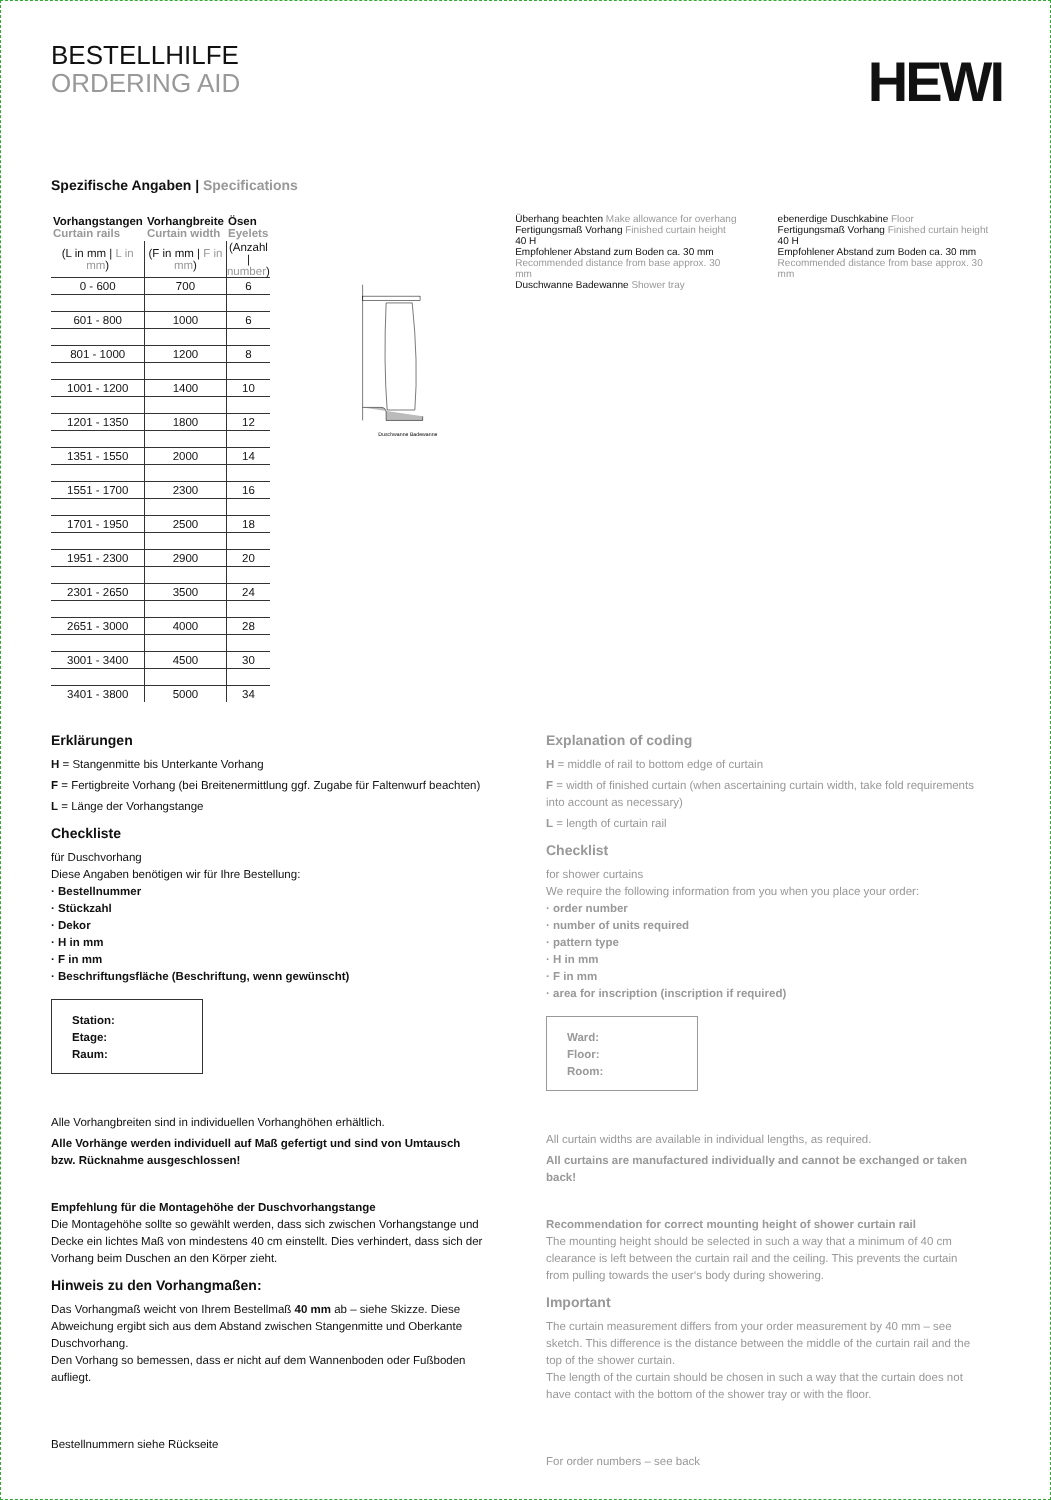BESTELLHILFE
ORDERING AID
HEWI
Spezifische Angaben | Specifications
| Vorhangstangen Curtain rails | Vorhangbreite Curtain width | Ösen Eyelets |
| --- | --- | --- |
| (L in mm / L in mm ) | (F in mm / F in mm ) | (Anzahl / number ) |
| 0 - 600 | 700 | 6 |
| 601 - 800 | 1000 | 6 |
| 801 - 1000 | 1200 | 8 |
| 1001 - 1200 | 1400 | 10 |
| 1201 - 1350 | 1800 | 12 |
| 1351 - 1550 | 2000 | 14 |
| 1551 - 1700 | 2300 | 16 |
| 1701 - 1950 | 2500 | 18 |
| 1951 - 2300 | 2900 | 20 |
| 2301 - 2650 | 3500 | 24 |
| 2651 - 3000 | 4000 | 28 |
| 3001 - 3400 | 4500 | 30 |
| 3401 - 3800 | 5000 | 34 |
Duschwanne Badewanne
Überhang beachten Make allowance for overhang
Fertigungsmaß Vorhang Finished curtain height
40 H
Empfohlener Abstand zum Boden ca. 30 mm Recommended distance from base approx. 30 mm
Duschwanne Badewanne Shower tray
ebenerdige Duschkabine Floor
Fertigungsmaß Vorhang Finished curtain height
40 H
Empfohlener Abstand zum Boden ca. 30 mm Recommended distance from base approx. 30 mm
Erklärungen
H = Stangenmitte bis Unterkante Vorhang
F = Fertigbreite Vorhang (bei Breitenermittlung ggf. Zugabe für Faltenwurf beachten)
L = Länge der Vorhangstange
Checkliste
für Duschvorhang
Diese Angaben benötigen wir für Ihre Bestellung:
· Bestellnummer
· Stückzahl
· Dekor
· H in mm
· F in mm
· Beschriftungsfläche (Beschriftung, wenn gewünscht)
Station:
Etage:
Raum:
Alle Vorhangbreiten sind in individuellen Vorhanghöhen erhältlich.
Alle Vorhänge werden individuell auf Maß gefertigt und sind von Umtausch bzw. Rücknahme ausgeschlossen!
Empfehlung für die Montagehöhe der Duschvorhangstange
Die Montagehöhe sollte so gewählt werden, dass sich zwischen Vorhangstange und Decke ein lichtes Maß von mindestens 40 cm einstellt. Dies verhindert, dass sich der Vorhang beim Duschen an den Körper zieht.
Hinweis zu den Vorhangmaßen:
Das Vorhangmaß weicht von Ihrem Bestellmaß 40 mm ab – siehe Skizze. Diese Abweichung ergibt sich aus dem Abstand zwischen Stangenmitte und Oberkante Duschvorhang.
Den Vorhang so bemessen, dass er nicht auf dem Wannenboden oder Fußboden aufliegt.
Bestellnummern siehe Rückseite
Explanation of coding
H = middle of rail to bottom edge of curtain
F = width of finished curtain (when ascertaining curtain width, take fold requirements into account as necessary)
L = length of curtain rail
Checklist
for shower curtains
We require the following information from you when you place your order:
· order number
· number of units required
· pattern type
· H in mm
· F in mm
· area for inscription (inscription if required)
Ward:
Floor:
Room:
All curtain widths are available in individual lengths, as required.
All curtains are manufactured individually and cannot be exchanged or taken back!
Recommendation for correct mounting height of shower curtain rail
The mounting height should be selected in such a way that a minimum of 40 cm clearance is left between the curtain rail and the ceiling. This prevents the curtain from pulling towards the user‘s body during showering.
Important
The curtain measurement differs from your order measurement by 40 mm – see sketch. This difference is the distance between the middle of the curtain rail and the top of the shower curtain.
The length of the curtain should be chosen in such a way that the curtain does not have contact with the bottom of the shower tray or with the floor.
For order numbers – see back